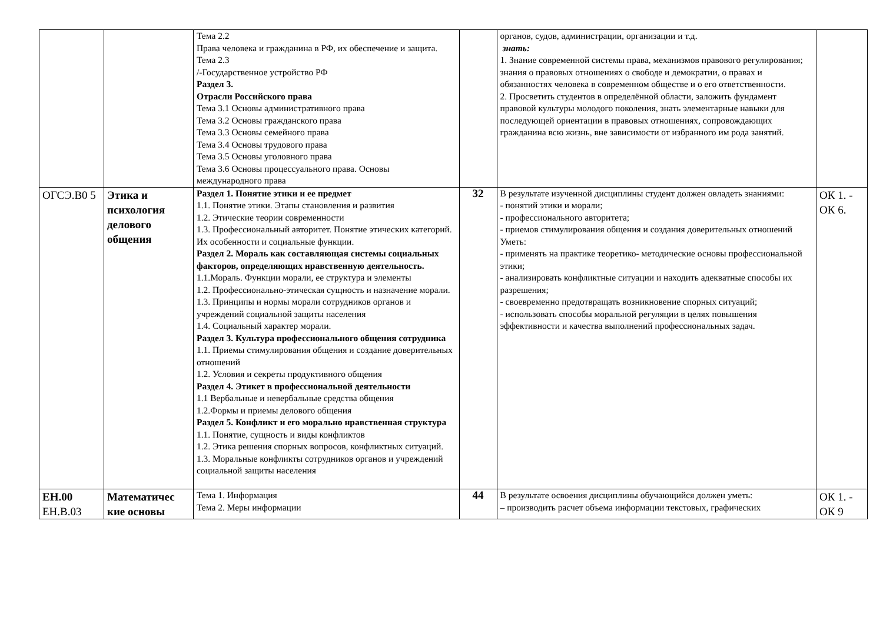| | | Тема 2.2 Права человека и гражданина в РФ, их обеспечение и защита. Тема 2.3 /-Государственное устройство РФ Раздел 3. Отрасли Российского права Тема 3.1 Основы административного права Тема 3.2 Основы гражданского права Тема 3.3 Основы семейного права Тема 3.4 Основы трудового права Тема 3.5 Основы уголовного права Тема 3.6 Основы процессуального права. Основы международного права | | органов, судов, администрации, организации и т.д. знать: 1. Знание современной системы права, механизмов правового регулирования; знания о правовых отношениях о свободе и демократии, о правах и обязанностях человека в современном обществе и о его ответственности. 2. Просветить студентов в определённой области, заложить фундамент правовой культуры молодого поколения, знать элементарные навыки для последующей ориентации в правовых отношениях, сопровождающих гражданина всю жизнь, вне зависимости от избранного им рода занятий. | |
| ОГСЭ.В0 5 | Этика и психология делового общения | Раздел 1. Понятие этики и ее предмет 1.1. Понятие этики. Этапы становления и развития 1.2. Этические теории современности 1.3. Профессиональный авторитет. Понятие этических категорий. Их особенности и социальные функции. Раздел 2. Мораль как составляющая системы социальных факторов, определяющих нравственную деятельность. 1.1.Мораль. Функции морали, ее структура и элементы 1.2. Профессионально-этическая сущность и назначение морали. 1.3. Принципы и нормы морали сотрудников органов и учреждений социальной защиты населения 1.4. Социальный характер морали. Раздел 3. Культура профессионального общения сотрудника 1.1. Приемы стимулирования общения и создание доверительных отношений 1.2. Условия и секреты продуктивного общения Раздел 4. Этикет в профессиональной деятельности 1.1 Вербальные и невербальные средства общения 1.2.Формы и приемы делового общения Раздел 5. Конфликт и его морально нравственная структура 1.1. Понятие, сущность и виды конфликтов 1.2. Этика решения спорных вопросов, конфликтных ситуаций. 1.3. Моральные конфликты сотрудников органов и учреждений социальной защиты населения | 32 | В результате изученной дисциплины студент должен овладеть знаниями: - понятий этики и морали; - профессионального авторитета; - приемов стимулирования общения и создания доверительных отношений Уметь: - применять на практике теоретико- методические основы профессиональной этики; - анализировать конфликтные ситуации и находить адекватные способы их разрешения; - своевременно предотвращать возникновение спорных ситуаций; - использовать способы моральной регуляции в целях повышения эффективности и качества выполнений профессиональных задач. | ОК 1. - ОК 6. |
| ЕН.00 ЕН.В.03 | Математичес кие основы | Тема 1. Информация Тема 2. Меры информации | 44 | В результате освоения дисциплины обучающийся должен уметь: – производить расчет объема информации текстовых, графических | ОК 1. - ОК 9 |